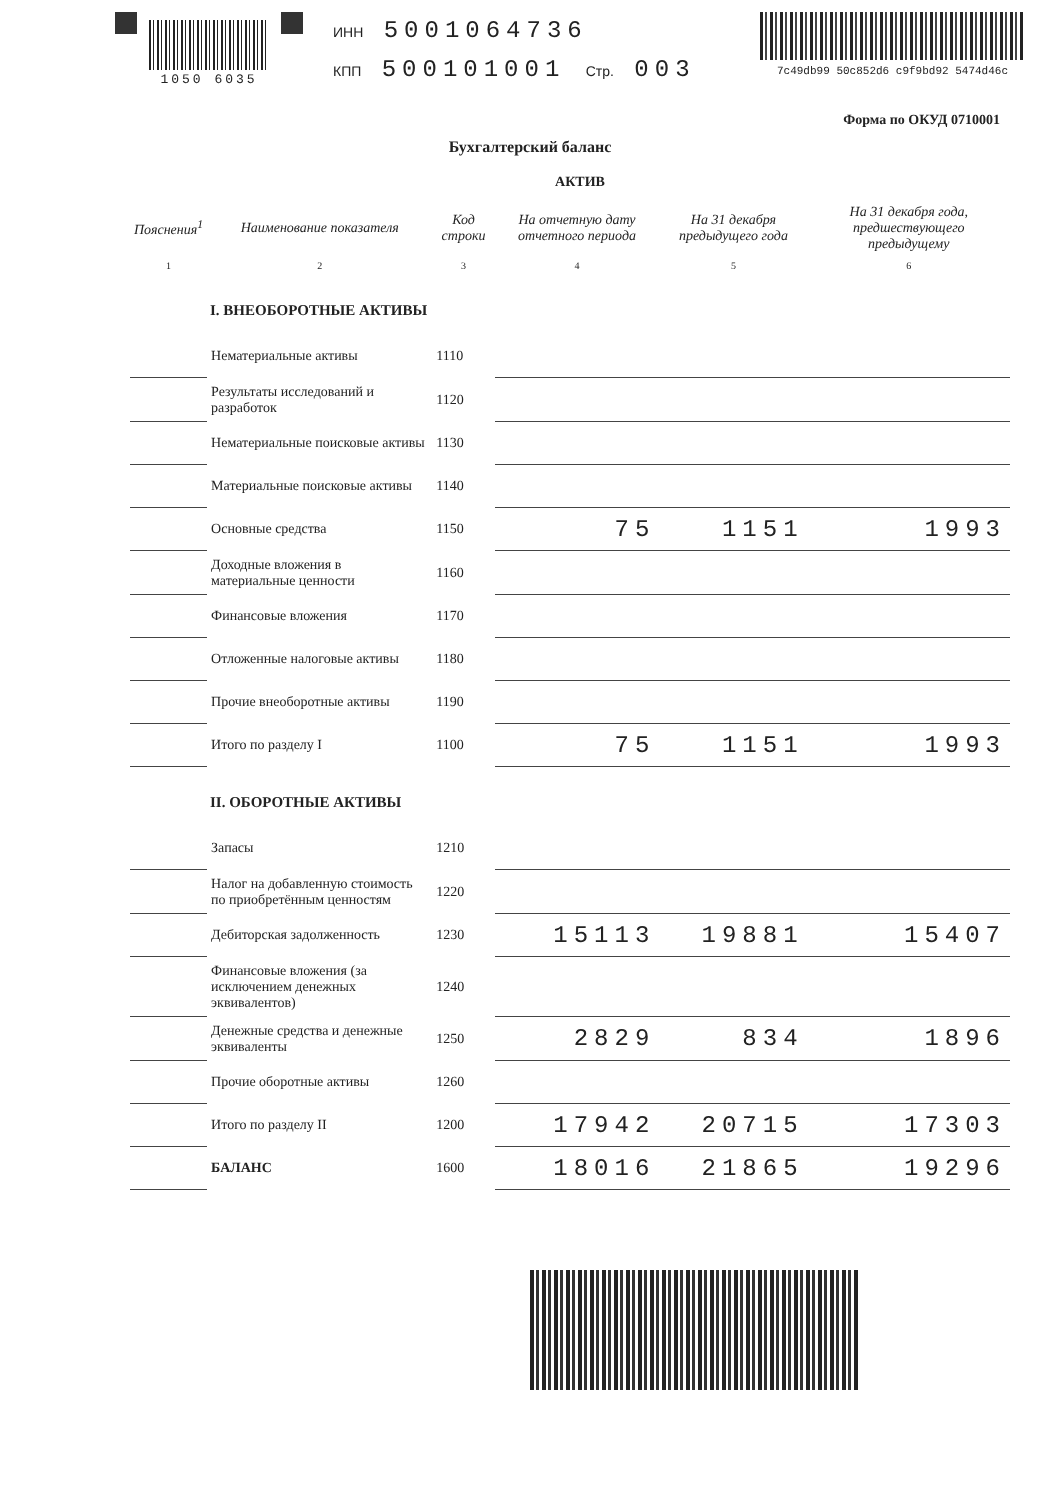1050 6035
ИНН 5001064736
КПП 500101001 Стр. 003
7c49db99 50c852d6 c9f9bd92 5474d46c
Форма по ОКУД 0710001
Бухгалтерский баланс
АКТИВ
| Пояснения<sup>1</sup> | Наименование показателя | Код строки | На отчетную дату отчетного периода | На 31 декабря предыдущего года | На 31 декабря года, предшествующего предыдущему |
| --- | --- | --- | --- | --- | --- |
| 1 | 2 | 3 | 4 | 5 | 6 |
| I. ВНЕОБОРОТНЫЕ АКТИВЫ | | | | | |
| | Нематериальные активы | 1110 | | | |
| | Результаты исследований и разработок | 1120 | | | |
| | Нематериальные поисковые активы | 1130 | | | |
| | Материальные поисковые активы | 1140 | | | |
| | Основные средства | 1150 | 75 | 1151 | 1993 |
| | Доходные вложения в материальные ценности | 1160 | | | |
| | Финансовые вложения | 1170 | | | |
| | Отложенные налоговые активы | 1180 | | | |
| | Прочие внеоборотные активы | 1190 | | | |
| | Итого по разделу I | 1100 | 75 | 1151 | 1993 |
| II. ОБОРОТНЫЕ АКТИВЫ | | | | | |
| | Запасы | 1210 | | | |
| | Налог на добавленную стоимость по приобретённым ценностям | 1220 | | | |
| | Дебиторская задолженность | 1230 | 15113 | 19881 | 15407 |
| | Финансовые вложения (за исключением денежных эквивалентов) | 1240 | | | |
| | Денежные средства и денежные эквиваленты | 1250 | 2829 | 834 | 1896 |
| | Прочие оборотные активы | 1260 | | | |
| | Итого по разделу II | 1200 | 17942 | 20715 | 17303 |
| | БАЛАНС | 1600 | 18016 | 21865 | 19296 |